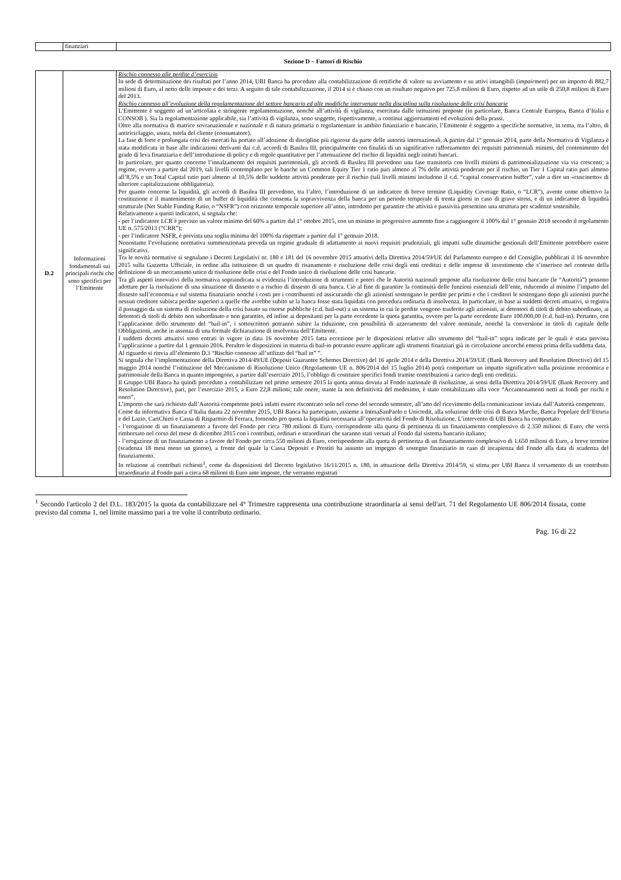| | finanziari | |
Sezione D – Fattori di Rischio
| D.2 | Informazioni fondamentali sui principali rischi che sono specifici per l’Emittente | Rischio connesso alle perdite d’esercizio In sede di determinazione dei risultati per l’anno 2014, UBI Banca ha proceduto alla contabilizzazione di rettifiche di valore su avviamento e su attivi intangibili ( impairment ) per un importo di 882,7 milioni di Euro, al netto delle imposte e dei terzi. A seguito di tale contabilizzazione, il 2014 si è chiuso con un risultato negativo per 725,8 milioni di Euro, rispetto ad un utile di 250,8 milioni di Euro del 2013. Rischio connesso all’evoluzione della regolamentazione del settore bancario ed alle modifiche intervenute nella disciplina sulla risoluzione delle crisi bancarie L’Emittente è soggetto ad un’articolata e stringente regolamentazione, nonché all’attività di vigilanza, esercitata dalle istituzioni preposte (in particolare, Banca Centrale Europea, Banca d’Italia e CONSOB ). Sia la regolamentazione applicabile, sia l’attività di vigilanza, sono soggette, rispettivamente, a continui aggiornamenti ed evoluzioni della prassi. Oltre alla normativa di matrice sovranazionale e nazionale e di natura primaria o regolamentare in ambito finanziario e bancario, l’Emittente è soggetto a specifiche normative, in tema, tra l’altro, di antiriciclaggio, usura, tutela del cliente (consumatore). La fase di forte e prolungata crisi dei mercati ha portato all’adozione di discipline più rigorose da parte delle autorità internazionali. A partire dal 1° gennaio 2014, parte della Normativa di Vigilanza è stata modificata in base alle indicazioni derivanti dai c.d. accordi di Basilea III, principalmente con finalità di un significativo rafforzamento dei requisiti patrimoniali minimi, del contenimento del grado di leva finanziaria e dell’introduzione di policy e di regole quantitative per l’attenuazione del rischio di liquidità negli istituti bancari. In particolare, per quanto concerne l’innalzamento dei requisiti patrimoniali, gli accordi di Basilea III prevedono una fase transitoria con livelli minimi di patrimonializzazione via via crescenti; a regime, ovvero a partire dal 2019, tali livelli contemplano per le banche un Common Equity Tier 1 ratio pari almeno al 7% delle attività ponderate per il rischio, un Tier 1 Capital ratio pari almeno all’8,5% e un Total Capital ratio pari almeno al 10,5% delle suddette attività ponderate per il rischio (tali livelli minimi includono il c.d. “capital conservation buffer”, vale a dire un «cuscinetto» di ulteriore capitalizzazione obbligatoria). Per quanto concerne la liquidità, gli accordi di Basilea III prevedono, tra l’altro, l’introduzione di un indicatore di breve termine (Liquidity Coverage Ratio, o “LCR”), avente come obiettivo la costituzione e il mantenimento di un buffer di liquidità che consenta la sopravvivenza della banca per un periodo temporale di trenta giorni in caso di grave stress, e di un indicatore di liquidità strutturale (Net Stable Funding Ratio, o “NSFR”) con orizzonte temporale superiore all’anno, introdotto per garantire che attività e passività presentino una struttura per scadenze sostenibile. Relativamente a questi indicatori, si segnala che: - per l’indicatore LCR è previsto un valore minimo del 60% a partire dal 1° ottobre 2015, con un minimo in progressivo aumento fino a raggiungere il 100% dal 1° gennaio 2018 secondo il regolamento UE n. 575/2013 (“CRR”); - per l’indicatore NSFR, è prevista una soglia minima del 100% da rispettare a partire dal 1° gennaio 2018. Nonostante l’evoluzione normativa summenzionata preveda un regime graduale di adattamento ai nuovi requisiti prudenziali, gli impatti sulle dinamiche gestionali dell’Emittente potrebbero essere significativi. Tra le novità normative si segnalano i Decreti Legislativi nr. 180 e 181 del 16 novembre 2015 attuativi della Direttiva 2014/59/UE del Parlamento europeo e del Consiglio, pubblicati il 16 novembre 2015 sulla Gazzetta Ufficiale, in ordine alla istituzione di un quadro di risanamento e risoluzione delle crisi degli enti creditizi e delle imprese di investimento che s’inserisce nel contesto della definizione di un meccanismo unico di risoluzione delle crisi e del Fondo unico di risoluzione delle crisi bancarie. Tra gli aspetti innovativi della normativa sopraindicata si evidenzia l’introduzione di strumenti e poteri che le Autorità nazionali preposte alla risoluzione delle crisi bancarie (le “Autorità”) possono adottare per la risoluzione di una situazione di dissesto o a rischio di dissesto di una banca. Ciò al fine di garantire la continuità delle funzioni essenziali dell’ente, riducendo al minimo l’impatto del dissesto sull’economia e sul sistema finanziario nonché i costi per i contribuenti ed assicurando che gli azionisti sostengano le perdite per primi e che i creditori le sostengano dopo gli azionisti purché nessun creditore subisca perdite superiori a quelle che avrebbe subito se la banca fosse stata liquidata con procedura ordinaria di insolvenza. In particolare, in base ai suddetti decreti attuativi, si registra il passaggio da un sistema di risoluzione della crisi basato su risorse pubbliche (c.d. bail-out) a un sistema in cui le perdite vengono trasferite agli azionisti, ai detentori di titoli di debito subordinato, ai detentori di titoli di debito non subordinato e non garantito, ed infine ai depositanti per la parte eccedente la quota garantita, ovvero per la parte eccedente Euro 100.000,00 (c.d. bail-in). Pertanto, con l’applicazione dello strumento del “bail-in”, i sottoscrittori potranno subire la riduzione, con possibilità di azzeramento del valore nominale, nonché la conversione in titoli di capitale delle Obbligazioni, anche in assenza di una formale dichiarazione di insolvenza dell’Emittente. I suddetti decreti attuativi sono entrati in vigore in data 16 novembre 2015 fatta eccezione per le disposizioni relative allo strumento del “bail-in” sopra indicate per le quali è stata prevista l’applicazione a partire dal 1 gennaio 2016. Peraltro le disposizioni in materia di bail-in potranno essere applicate agli strumenti finanziari già in circolazione ancorché emessi prima della suddetta data. Al riguardo si rinvia all’elemento D.3 “Rischio connesso all’utilizzo del “bail in” ”. Si segnala che l’implementazione della Direttiva 2014/49/UE (Deposit Guarantee Schemes Directive) del 16 aprile 2014 e della Direttiva 2014/59/UE (Bank Recovery and Resolution Directive) del 15 maggio 2014 nonché l’istituzione del Meccanismo di Risoluzione Unico (Regolamento UE n. 806/2014 del 15 luglio 2014) potrà comportare un impatto significativo sulla posizione economica e patrimoniale della Banca in quanto impongono, a partire dall’esercizio 2015, l’obbligo di costituire specifici fondi tramite contribuzioni a carico degli enti creditizi. Il Gruppo UBI Banca ha quindi proceduto a contabilizzare nel primo semestre 2015 la quota annua dovuta al Fondo nazionale di risoluzione, ai sensi della Direttiva 2014/59/UE (Bank Recovery and Resolution Directive), pari, per l’esercizio 2015, a Euro 22,8 milioni; tale onere, stante la non definitività del medesimo, è stato contabilizzato alla voce “Accantonamenti netti ai fondi per rischi e oneri”. L’importo che sarà richiesto dall’Autorità competente potrà infatti essere riscontrato solo nel corso del secondo semestre, all’atto del ricevimento della comunicazione inviata dall’Autorità competente. Come da informativa Banca d’Italia datata 22 novembre 2015, UBI Banca ha partecipato, assieme a IntesaSanPaolo e Unicredit, alla soluzione delle crisi di Banca Marche, Banca Popolare dell’Etruria e del Lazio, CariChieti e Cassa di Risparmio di Ferrara, fornendo pro quota la liquidità necessaria all’operatività del Fondo di Risoluzione. L’intervento di UBI Banca ha comportato: - l’erogazione di un finanziamento a favore del Fondo per circa 780 milioni di Euro, corrispondente alla quota di pertinenza di un finanziamento complessivo di 2.350 milioni di Euro, che verrà rimborsato nel corso del mese di dicembre 2015 con i contributi, ordinari e straordinari che saranno stati versati al Fondo dal sistema bancario italiano; - l’erogazione di un finanziamento a favore del Fondo per circa 550 milioni di Euro, corrispondente alla quota di pertinenza di un finanziamento complessivo di 1.650 milioni di Euro, a breve termine (scadenza 18 mesi meno un giorno), a fronte del quale la Cassa Depositi e Prestiti ha assunto un impegno di sostegno finanziario in caso di incapienza del Fondo alla data di scadenza del finanziamento. In relazione ai contributi richiesti<sup>1</sup>, come da disposizioni del Decreto legislativo 16/11/2015 n. 180, in attuazione della Direttiva 2014/59, si stima per UBI Banca il versamento di un contributo straordinario al Fondo pari a circa 68 milioni di Euro ante imposte, che verranno registrati |
<sup>1</sup> Secondo l'articolo 2 del D.L. 183/2015 la quota da contabilizzare nel 4° Trimestre rappresenta una contribuzione straordinaria ai sensi dell'art. 71 del Regolamento UE 806/2014 fissata, come previsto dal comma 1, nel limite massimo pari a tre volte il contributo ordinario.
Pag. 16 di 22